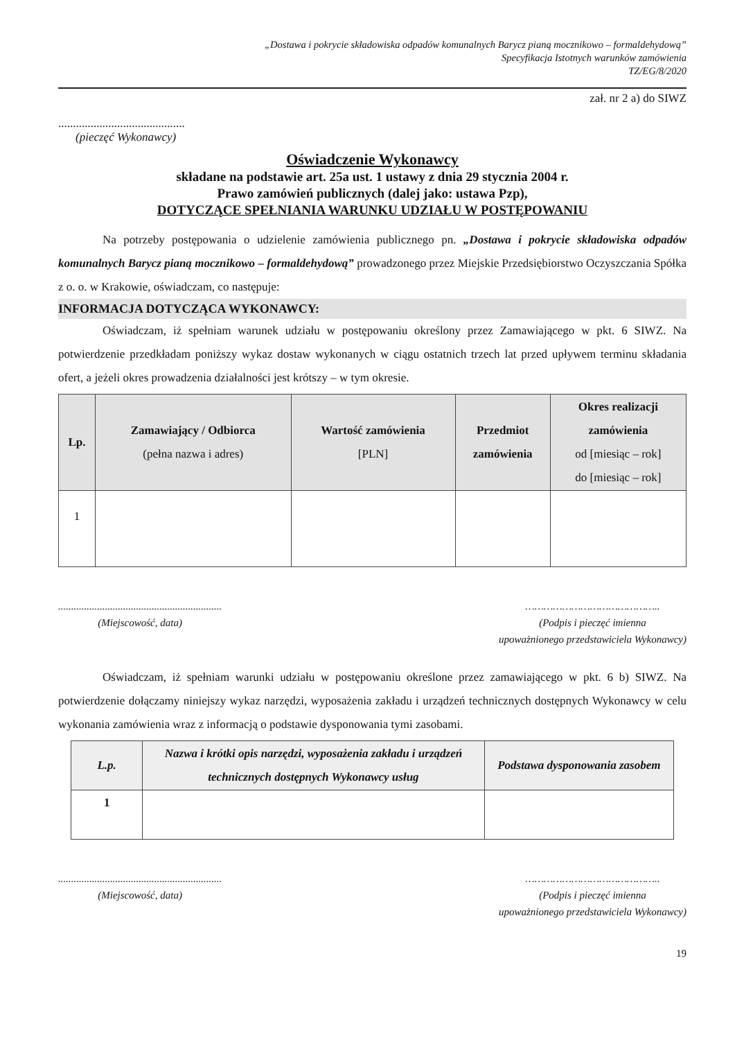„Dostawa i pokrycie składowiska odpadów komunalnych Barycz pianą mocznikowo – formaldehydową”
Specyfikacja Istotnych warunków zamówienia
TZ/EG/8/2020
zał. nr 2 a) do SIWZ
...........................................
(pieczęć Wykonawcy)
Oświadczenie Wykonawcy
składane na podstawie art. 25a ust. 1 ustawy z dnia 29 stycznia 2004 r.
Prawo zamówień publicznych (dalej jako: ustawa Pzp),
DOTYCZĄCE SPEŁNIANIA WARUNKU UDZIAŁU W POSTĘPOWANIU
Na potrzeby postępowania o udzielenie zamówienia publicznego pn. „Dostawa i pokrycie składowiska odpadów komunalnych Barycz pianą mocznikowo – formaldehydową” prowadzonego przez Miejskie Przedsiębiorstwo Oczyszczania Spółka z o. o. w Krakowie, oświadczam, co następuje:
INFORMACJA DOTYCZĄCA WYKONAWCY:
Oświadczam, iż spełniam warunek udziału w postępowaniu określony przez Zamawiającego w pkt. 6 SIWZ. Na potwierdzenie przedkładam poniższy wykaz dostaw wykonanych w ciągu ostatnich trzech lat przed upływem terminu składania ofert, a jeżeli okres prowadzenia działalności jest krótszy – w tym okresie.
| Lp. | Zamawiający / Odbiorca (pełna nazwa i adres) | Wartość zamówienia [PLN] | Przedmiot zamówienia | Okres realizacji zamówienia od [miesiąc – rok] do [miesiąc – rok] |
| --- | --- | --- | --- | --- |
| 1 | | | | |
...............................................................
(Miejscowość, data)
……………………………………..
(Podpis i pieczęć imienna
upoważnionego przedstawiciela Wykonawcy)
Oświadczam, iż spełniam warunki udziału w postępowaniu określone przez zamawiającego w pkt. 6 b) SIWZ. Na potwierdzenie dołączamy niniejszy wykaz narzędzi, wyposażenia zakładu i urządzeń technicznych dostępnych Wykonawcy w celu wykonania zamówienia wraz z informacją o podstawie dysponowania tymi zasobami.
| L.p. | Nazwa i krótki opis narzędzi, wyposażenia zakładu i urządzeń technicznych dostępnych Wykonawcy usług | Podstawa dysponowania zasobem |
| --- | --- | --- |
| 1 | | |
...............................................................
(Miejscowość, data)
……………………………………..
(Podpis i pieczęć imienna
upoważnionego przedstawiciela Wykonawcy)
19